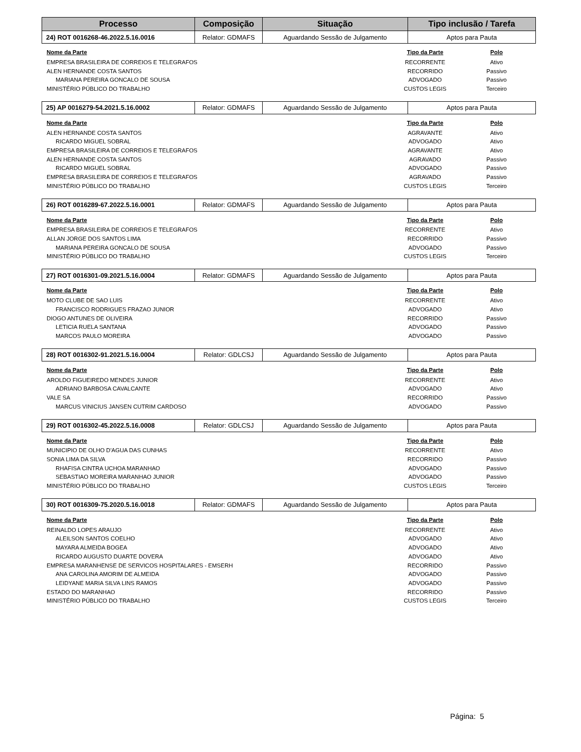| Processo | Composição | Situação | Tipo inclusão / Tarefa |
| --- | --- | --- | --- |
| 24) ROT 0016268-46.2022.5.16.0016 | Relator: GDMAFS | Aguardando Sessão de Julgamento | Aptos para Pauta |
| Nome da Parte | Tipo da Parte | Polo |
| --- | --- | --- |
| EMPRESA BRASILEIRA DE CORREIOS E TELEGRAFOS | RECORRENTE | Ativo |
| ALEN HERNANDE COSTA SANTOS | RECORRIDO | Passivo |
| MARIANA PEREIRA GONCALO DE SOUSA | ADVOGADO | Passivo |
| MINISTÉRIO PÚBLICO DO TRABALHO | CUSTOS LEGIS | Terceiro |
| 25) AP 0016279-54.2021.5.16.0002 | Relator: GDMAFS | Aguardando Sessão de Julgamento | Aptos para Pauta |
| Nome da Parte | Tipo da Parte | Polo |
| --- | --- | --- |
| ALEN HERNANDE COSTA SANTOS | AGRAVANTE | Ativo |
| RICARDO MIGUEL SOBRAL | ADVOGADO | Ativo |
| EMPRESA BRASILEIRA DE CORREIOS E TELEGRAFOS | AGRAVANTE | Ativo |
| ALEN HERNANDE COSTA SANTOS | AGRAVADO | Passivo |
| RICARDO MIGUEL SOBRAL | ADVOGADO | Passivo |
| EMPRESA BRASILEIRA DE CORREIOS E TELEGRAFOS | AGRAVADO | Passivo |
| MINISTÉRIO PÚBLICO DO TRABALHO | CUSTOS LEGIS | Terceiro |
| 26) ROT 0016289-67.2022.5.16.0001 | Relator: GDMAFS | Aguardando Sessão de Julgamento | Aptos para Pauta |
| Nome da Parte | Tipo da Parte | Polo |
| --- | --- | --- |
| EMPRESA BRASILEIRA DE CORREIOS E TELEGRAFOS | RECORRENTE | Ativo |
| ALLAN JORGE DOS SANTOS LIMA | RECORRIDO | Passivo |
| MARIANA PEREIRA GONCALO DE SOUSA | ADVOGADO | Passivo |
| MINISTÉRIO PÚBLICO DO TRABALHO | CUSTOS LEGIS | Terceiro |
| 27) ROT 0016301-09.2021.5.16.0004 | Relator: GDMAFS | Aguardando Sessão de Julgamento | Aptos para Pauta |
| Nome da Parte | Tipo da Parte | Polo |
| --- | --- | --- |
| MOTO CLUBE DE SAO LUIS | RECORRENTE | Ativo |
| FRANCISCO RODRIGUES FRAZAO JUNIOR | ADVOGADO | Ativo |
| DIOGO ANTUNES DE OLIVEIRA | RECORRIDO | Passivo |
| LETICIA RUELA SANTANA | ADVOGADO | Passivo |
| MARCOS PAULO MOREIRA | ADVOGADO | Passivo |
| 28) ROT 0016302-91.2021.5.16.0004 | Relator: GDLCSJ | Aguardando Sessão de Julgamento | Aptos para Pauta |
| Nome da Parte | Tipo da Parte | Polo |
| --- | --- | --- |
| AROLDO FIGUEIREDO MENDES JUNIOR | RECORRENTE | Ativo |
| ADRIANO BARBOSA CAVALCANTE | ADVOGADO | Ativo |
| VALE SA | RECORRIDO | Passivo |
| MARCUS VINICIUS JANSEN CUTRIM CARDOSO | ADVOGADO | Passivo |
| 29) ROT 0016302-45.2022.5.16.0008 | Relator: GDLCSJ | Aguardando Sessão de Julgamento | Aptos para Pauta |
| Nome da Parte | Tipo da Parte | Polo |
| --- | --- | --- |
| MUNICIPIO DE OLHO D'AGUA DAS CUNHAS | RECORRENTE | Ativo |
| SONIA LIMA DA SILVA | RECORRIDO | Passivo |
| RHAFISA CINTRA UCHOA MARANHAO | ADVOGADO | Passivo |
| SEBASTIAO MOREIRA MARANHAO JUNIOR | ADVOGADO | Passivo |
| MINISTÉRIO PÚBLICO DO TRABALHO | CUSTOS LEGIS | Terceiro |
| 30) ROT 0016309-75.2020.5.16.0018 | Relator: GDMAFS | Aguardando Sessão de Julgamento | Aptos para Pauta |
| Nome da Parte | Tipo da Parte | Polo |
| --- | --- | --- |
| REINALDO LOPES ARAUJO | RECORRENTE | Ativo |
| ALEILSON SANTOS COELHO | ADVOGADO | Ativo |
| MAYARA ALMEIDA BOGEA | ADVOGADO | Ativo |
| RICARDO AUGUSTO DUARTE DOVERA | ADVOGADO | Ativo |
| EMPRESA MARANHENSE DE SERVICOS HOSPITALARES - EMSERH | RECORRIDO | Passivo |
| ANA CAROLINA AMORIM DE ALMEIDA | ADVOGADO | Passivo |
| LEIDYANE MARIA SILVA LINS RAMOS | ADVOGADO | Passivo |
| ESTADO DO MARANHAO | RECORRIDO | Passivo |
| MINISTÉRIO PÚBLICO DO TRABALHO | CUSTOS LEGIS | Terceiro |
Página: 5